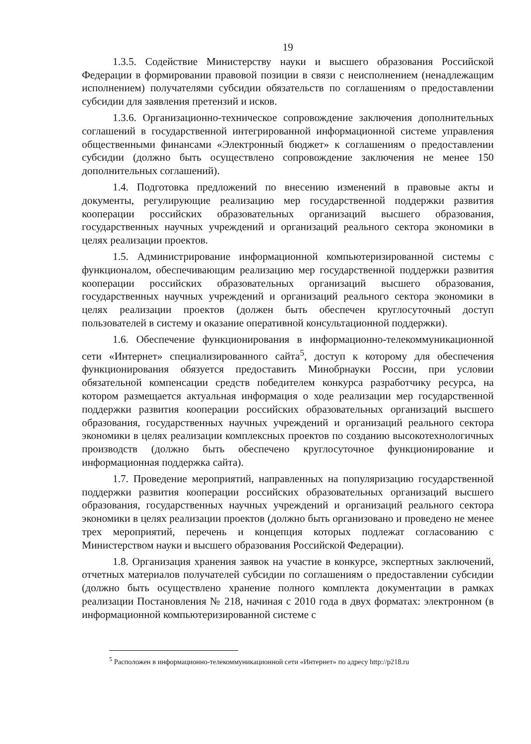19
1.3.5. Содействие Министерству науки и высшего образования Российской Федерации в формировании правовой позиции в связи с неисполнением (ненадлежащим исполнением) получателями субсидии обязательств по соглашениям о предоставлении субсидии для заявления претензий и исков.
1.3.6. Организационно-техническое сопровождение заключения дополнительных соглашений в государственной интегрированной информационной системе управления общественными финансами «Электронный бюджет» к соглашениям о предоставлении субсидии (должно быть осуществлено сопровождение заключения не менее 150 дополнительных соглашений).
1.4. Подготовка предложений по внесению изменений в правовые акты и документы, регулирующие реализацию мер государственной поддержки развития кооперации российских образовательных организаций высшего образования, государственных научных учреждений и организаций реального сектора экономики в целях реализации проектов.
1.5. Администрирование информационной компьютеризированной системы с функционалом, обеспечивающим реализацию мер государственной поддержки развития кооперации российских образовательных организаций высшего образования, государственных научных учреждений и организаций реального сектора экономики в целях реализации проектов (должен быть обеспечен круглосуточный доступ пользователей в систему и оказание оперативной консультационной поддержки).
1.6. Обеспечение функционирования в информационно-телекоммуникационной сети «Интернет» специализированного сайта<sup>5</sup>, доступ к которому для обеспечения функционирования обязуется предоставить Минобрнауки России, при условии обязательной компенсации средств победителем конкурса разработчику ресурса, на котором размещается актуальная информация о ходе реализации мер государственной поддержки развития кооперации российских образовательных организаций высшего образования, государственных научных учреждений и организаций реального сектора экономики в целях реализации комплексных проектов по созданию высокотехнологичных производств (должно быть обеспечено круглосуточное функционирование и информационная поддержка сайта).
1.7. Проведение мероприятий, направленных на популяризацию государственной поддержки развития кооперации российских образовательных организаций высшего образования, государственных научных учреждений и организаций реального сектора экономики в целях реализации проектов (должно быть организовано и проведено не менее трех мероприятий, перечень и концепция которых подлежат согласованию с Министерством науки и высшего образования Российской Федерации).
1.8. Организация хранения заявок на участие в конкурсе, экспертных заключений, отчетных материалов получателей субсидии по соглашениям о предоставлении субсидии (должно быть осуществлено хранение полного комплекта документации в рамках реализации Постановления № 218, начиная с 2010 года в двух форматах: электронном (в информационной компьютеризированной системе с
<sup>5</sup> Расположен в информационно-телекоммуникационной сети «Интернет» по адресу http://p218.ru